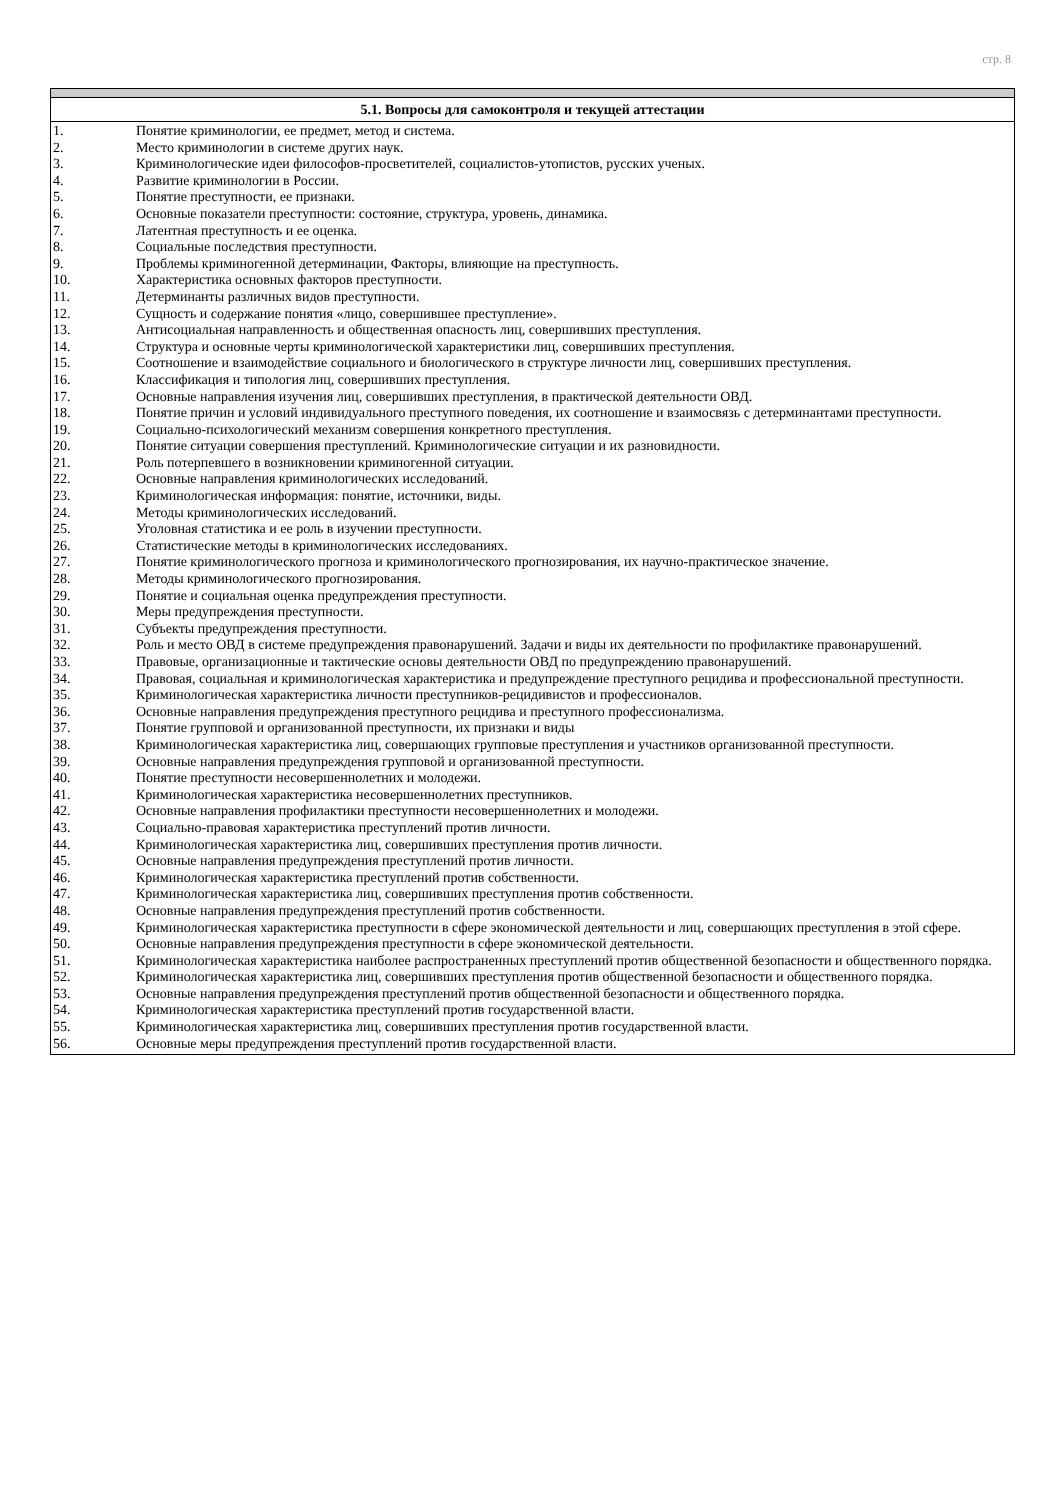стр. 8
5.1. Вопросы для самоконтроля и текущей аттестации
1. Понятие криминологии, ее предмет, метод и система.
2. Место криминологии в системе других наук.
3. Криминологические идеи философов-просветителей, социалистов-утопистов, русских ученых.
4. Развитие криминологии в России.
5. Понятие преступности, ее признаки.
6. Основные показатели преступности: состояние, структура, уровень, динамика.
7. Латентная преступность и ее оценка.
8. Социальные последствия преступности.
9. Проблемы криминогенной детерминации, Факторы, влияющие на преступность.
10. Характеристика основных факторов преступности.
11. Детерминанты различных видов преступности.
12. Сущность и содержание понятия «лицо, совершившее преступление».
13. Антисоциальная направленность и общественная опасность лиц, совершивших преступления.
14. Структура и основные черты криминологической характеристики лиц, совершивших преступления.
15. Соотношение и взаимодействие социального и биологического в структуре личности лиц, совершивших преступления.
16. Классификация и типология лиц, совершивших преступления.
17. Основные направления изучения лиц, совершивших преступления, в практической деятельности ОВД.
18. Понятие причин и условий индивидуального преступного поведения, их соотношение и взаимосвязь с детерминантами преступности.
19. Социально-психологический механизм совершения конкретного преступления.
20. Понятие ситуации совершения преступлений. Криминологические ситуации и их разновидности.
21. Роль потерпевшего в возникновении криминогенной ситуации.
22. Основные направления криминологических исследований.
23. Криминологическая информация: понятие, источники, виды.
24. Методы криминологических исследований.
25. Уголовная статистика и ее роль в изучении преступности.
26. Статистические методы в криминологических исследованиях.
27. Понятие криминологического прогноза и криминологического прогнозирования, их научно-практическое значение.
28. Методы криминологического прогнозирования.
29. Понятие и социальная оценка предупреждения преступности.
30. Меры предупреждения преступности.
31. Субъекты предупреждения преступности.
32. Роль и место ОВД в системе предупреждения правонарушений. Задачи и виды их деятельности по профилактике правонарушений.
33. Правовые, организационные и тактические основы деятельности ОВД по предупреждению правонарушений.
34. Правовая, социальная и криминологическая характеристика и предупреждение преступного рецидива и профессиональной преступности.
35. Криминологическая характеристика личности преступников-рецидивистов и профессионалов.
36. Основные направления предупреждения преступного рецидива и преступного профессионализма.
37. Понятие групповой и организованной преступности, их признаки и виды
38. Криминологическая характеристика лиц, совершающих групповые преступления и участников организованной преступности.
39. Основные направления предупреждения групповой и организованной преступности.
40. Понятие преступности несовершеннолетних и молодежи.
41. Криминологическая характеристика несовершеннолетних преступников.
42. Основные направления профилактики преступности несовершеннолетних и молодежи.
43. Социально-правовая характеристика преступлений против личности.
44. Криминологическая характеристика лиц, совершивших преступления против личности.
45. Основные направления предупреждения преступлений против личности.
46. Криминологическая характеристика преступлений против собственности.
47. Криминологическая характеристика лиц, совершивших преступления против собственности.
48. Основные направления предупреждения преступлений против собственности.
49. Криминологическая характеристика преступности в сфере экономической деятельности и лиц, совершающих преступления в этой сфере.
50. Основные направления предупреждения преступности в сфере экономической деятельности.
51. Криминологическая характеристика наиболее распространенных преступлений против общественной безопасности и общественного порядка.
52. Криминологическая характеристика лиц, совершивших преступления против общественной безопасности и общественного порядка.
53. Основные направления предупреждения преступлений против общественной безопасности и общественного порядка.
54. Криминологическая характеристика преступлений против государственной власти.
55. Криминологическая характеристика лиц, совершивших преступления против государственной власти.
56. Основные меры предупреждения преступлений против государственной власти.